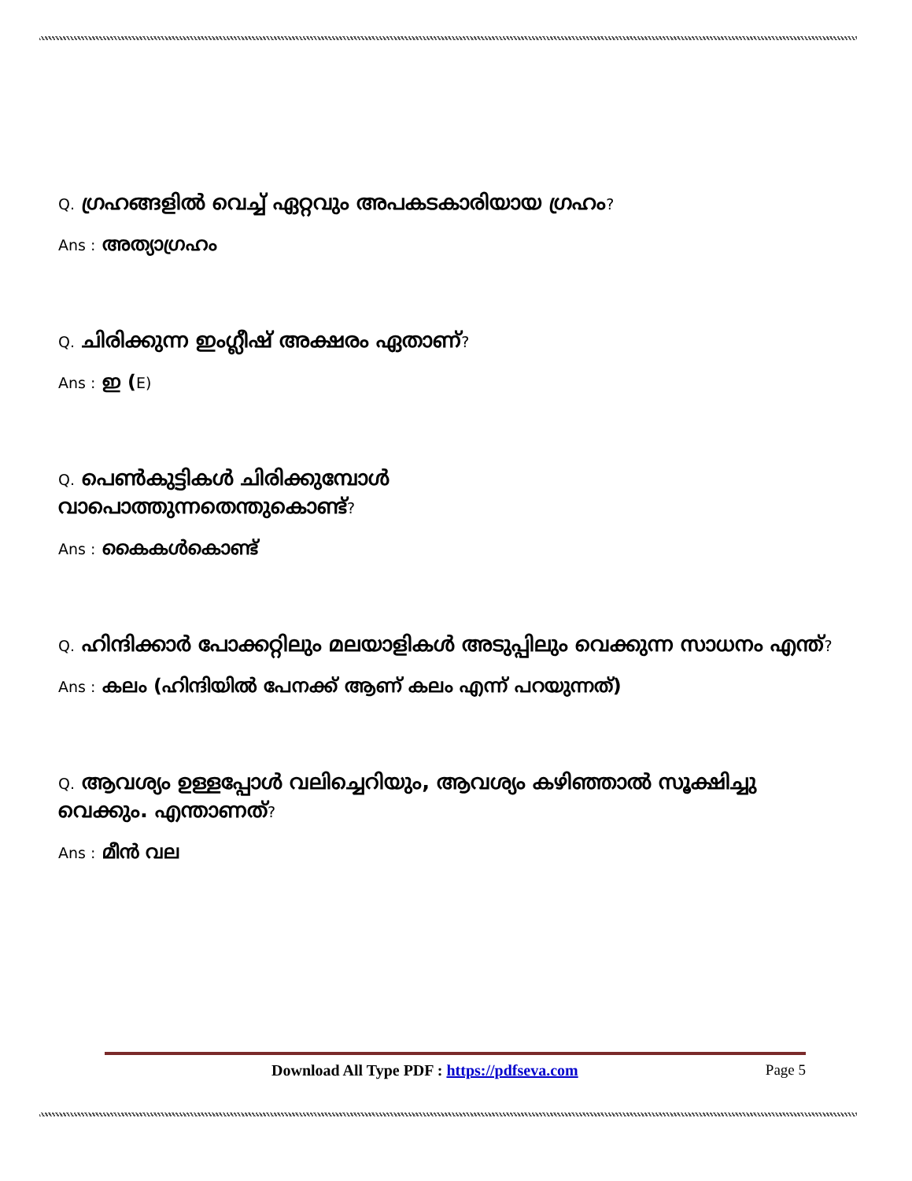Q. ഗ്രഹങ്ങളിൽ വെച്ച് ഏറ്റവും അപകടകാരിയായ ഗ്രഹം?
Ans : അത്യാഗ്രഹം
Q. ചിരിക്കുന്ന ഇംഗ്ലീഷ് അക്ഷരം ഏതാണ്?
Ans : ഇ (E)
Q. പെൺകുട്ടികൾ ചിരിക്കുമ്പോൾ
വാപൊത്തുന്നതെന്തുകൊണ്ട്?
Ans : കൈകൾകൊണ്ട്
Q. ഹിന്ദിക്കാർ പോക്കറ്റിലും മലയാളികൾ അടുപ്പിലും വെക്കുന്ന സാധനം എന്ത്?
Ans : കലം (ഹിന്ദിയിൽ പേനക്ക് ആണ് കലം എന്ന് പറയുന്നത്)
Q. ആവശ്യം ഉള്ളപ്പോൾ വലിച്ചെറിയും, ആവശ്യം കഴിഞ്ഞാൽ സൂക്ഷിച്ചു വെക്കും. എന്താണത്?
Ans : മീൻ വല
Download All Type PDF : https://pdfseva.com Page 5